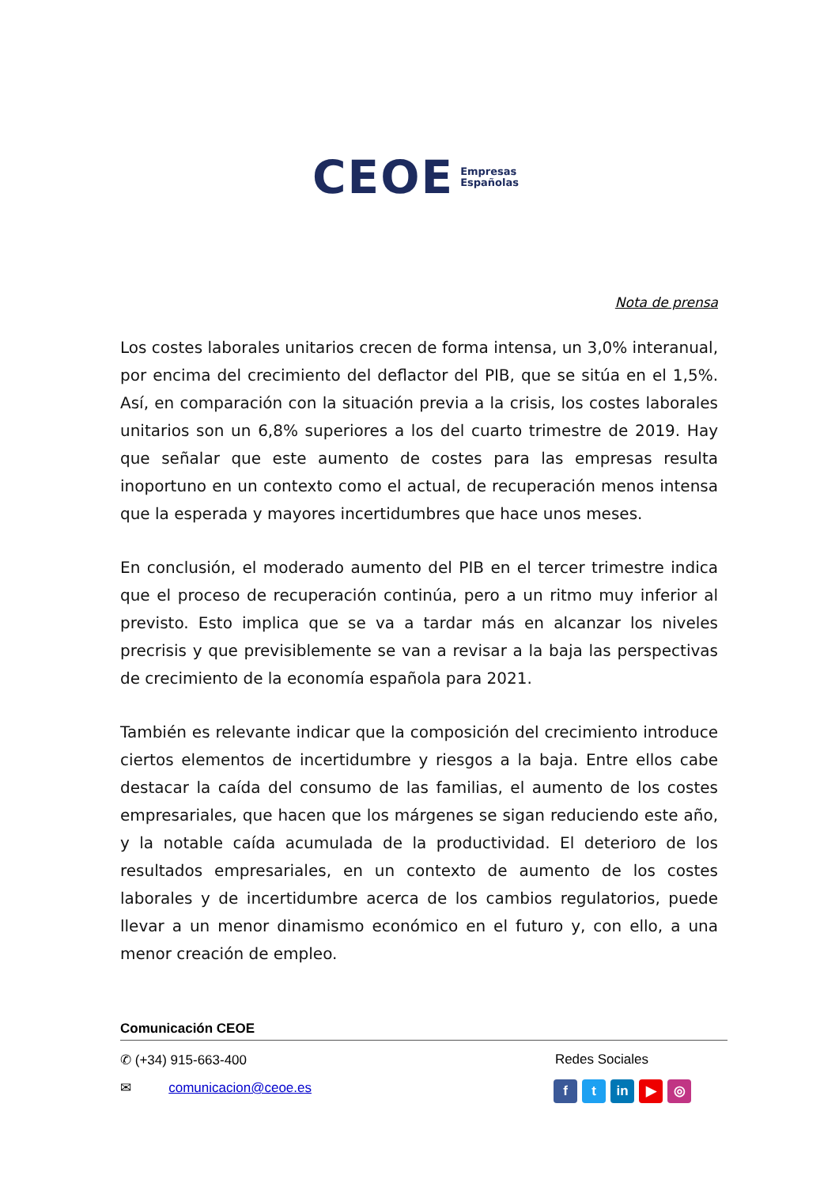CEOE Empresas
Españolas
Nota de prensa
Los costes laborales unitarios crecen de forma intensa, un 3,0% interanual, por encima del crecimiento del deflactor del PIB, que se sitúa en el 1,5%. Así, en comparación con la situación previa a la crisis, los costes laborales unitarios son un 6,8% superiores a los del cuarto trimestre de 2019. Hay que señalar que este aumento de costes para las empresas resulta inoportuno en un contexto como el actual, de recuperación menos intensa que la esperada y mayores incertidumbres que hace unos meses.
En conclusión, el moderado aumento del PIB en el tercer trimestre indica que el proceso de recuperación continúa, pero a un ritmo muy inferior al previsto. Esto implica que se va a tardar más en alcanzar los niveles precrisis y que previsiblemente se van a revisar a la baja las perspectivas de crecimiento de la economía española para 2021.
También es relevante indicar que la composición del crecimiento introduce ciertos elementos de incertidumbre y riesgos a la baja. Entre ellos cabe destacar la caída del consumo de las familias, el aumento de los costes empresariales, que hacen que los márgenes se sigan reduciendo este año, y la notable caída acumulada de la productividad. El deterioro de los resultados empresariales, en un contexto de aumento de los costes laborales y de incertidumbre acerca de los cambios regulatorios, puede llevar a un menor dinamismo económico en el futuro y, con ello, a una menor creación de empleo.
Comunicación CEOE
✆ (+34) 915-663-400 Redes Sociales
✉ comunicacion@ceoe.es f t in ▶ ◎